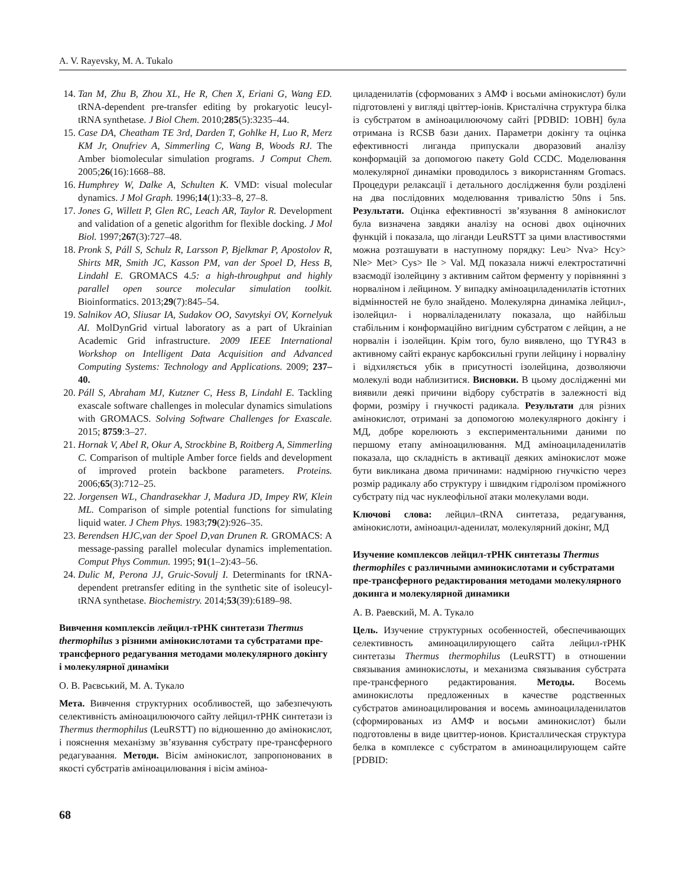A. V. Rayevsky, M. A. Tukalo
14. Tan M, Zhu B, Zhou XL, He R, Chen X, Eriani G, Wang ED. tRNA-dependent pre-transfer editing by prokaryotic leucyl-tRNA synthetase. J Biol Chem. 2010;285(5):3235–44.
15. Case DA, Cheatham TE 3rd, Darden T, Gohlke H, Luo R, Merz KM Jr, Onufriev A, Simmerling C, Wang B, Woods RJ. The Amber biomolecular simulation programs. J Comput Chem. 2005;26(16):1668–88.
16. Humphrey W, Dalke A, Schulten K. VMD: visual molecular dynamics. J Mol Graph. 1996;14(1):33–8, 27–8.
17. Jones G, Willett P, Glen RC, Leach AR, Taylor R. Development and validation of a genetic algorithm for flexible docking. J Mol Biol. 1997;267(3):727–48.
18. Pronk S, Páll S, Schulz R, Larsson P, Bjelkmar P, Apostolov R, Shirts MR, Smith JC, Kasson PM, van der Spoel D, Hess B, Lindahl E. GROMACS 4.5: a high-throughput and highly parallel open source molecular simulation toolkit. Bioinformatics. 2013;29(7):845–54.
19. Salnikov AO, Sliusar IA, Sudakov OO, Savytskyi OV, Kornelyuk AI. MolDynGrid virtual laboratory as a part of Ukrainian Academic Grid infrastructure. 2009 IEEE International Workshop on Intelligent Data Acquisition and Advanced Computing Systems: Technology and Applications. 2009; 237–40.
20. Páll S, Abraham MJ, Kutzner C, Hess B, Lindahl E. Tackling exascale software challenges in molecular dynamics simulations with GROMACS. Solving Software Challenges for Exascale. 2015; 8759:3–27.
21. Hornak V, Abel R, Okur A, Strockbine B, Roitberg A, Simmerling C. Comparison of multiple Amber force fields and development of improved protein backbone parameters. Proteins. 2006;65(3):712–25.
22. Jorgensen WL, Chandrasekhar J, Madura JD, Impey RW, Klein ML. Comparison of simple potential functions for simulating liquid water. J Chem Phys. 1983;79(2):926–35.
23. Berendsen HJC,van der Spoel D,van Drunen R. GROMACS: A message-passing parallel molecular dynamics implementation. Comput Phys Commun. 1995; 91(1–2):43–56.
24. Dulic M, Perona JJ, Gruic-Sovulj I. Determinants for tRNA-dependent pretransfer editing in the synthetic site of isoleucyl-tRNA synthetase. Biochemistry. 2014;53(39):6189–98.
Вивчення комплексів лейцил-тРНК синтетази Thermus thermophilus з різними амінокислотами та субстратами пре-трансферного редагування методами молекулярного докінгу і молекулярної динаміки
О. В. Раєвський, М. А. Тукало
Мета. Вивчення структурних особливостей, що забезпечують селективність аміноацилюючого сайту лейцил-тРНК синтетази із Thermus thermophilus (LeuRSTT) по відношенню до амінокислот, і пояснення механізму зв’язування субстрату пре-трансферного редагуваання. Методи. Вісім амінокислот, запропонованих в якості субстратів аміноацилювання і вісім аміноа-
циладенилатів (сформованих з АМФ і восьми амінокислот) були підготовлені у вигляді цвіттер-іонів. Кристалічна структура білка із субстратом в аміноацилюючому сайті [PDBID: 1OBH] була отримана із RCSB бази даних. Параметри докінгу та оцінка ефективності лиганда припускали дворазовий аналізу конформацій за допомогою пакету Gold CCDC. Моделювання молекулярної динаміки проводилось з використанням Gromacs. Процедури релаксації і детального дослідження були розділені на два послідовних моделювання тривалістю 50ns і 5ns. Результати. Оцінка ефективності зв’язування 8 амінокислот була визначена завдяки аналізу на основі двох оціночних функцій і показала, що ліганди LeuRSTT за цими властивостями можна розташувати в наступному порядку: Leu> Nva> Hcy> Nle> Met> Cys> Ile > Val. МД показала нижчі електростатичні взаємодії ізолейцину з активним сайтом ферменту у порівнянні з норваліном і лейцином. У випадку аміноациладенилатів істотних відмінностей не було знайдено. Молекулярна динаміка лейцил-, ізолейцил- і норваліладенилату показала, що найбільш стабільним і конформаційно вигідним субстратом є лейцин, а не норвалін і ізолейцин. Крім того, було виявлено, що TYR43 в активному сайті екранує карбоксильні групи лейцину і норваліну і відхиляється убік в присутності ізолейцина, дозволяючи молекулі води наблизитися. Висновки. В цьому дослідженні ми виявили деякі причини відбору субстратів в залежності від форми, розміру і гнучкості радикала. Результати для різних амінокислот, отримані за допомогою молекулярного докінгу і МД, добре корелюють з експериментальними даними по першому етапу аміноацилювання. МД аміноациладенилатів показала, що складність в активації деяких амінокислот може бути викликана двома причинами: надмірною гнучкістю через розмір радикалу або структуру і швидким гідролізом проміжного субстрату під час нуклеофільної атаки молекулами води.
Ключові слова: лейцил–tRNA синтетаза, редагування, амінокислоти, аміноацил-аденилат, молекулярний докінг, МД
Изучение комплексов лейцил-тРНК синтетазы Thermus thermophiles с различными аминокислотами и субстратами пре-трансферного редактирования методами молекулярного докинга и молекулярной динамики
А. В. Раевский, М. А. Тукало
Цель. Изучение структурных особенностей, обеспечивающих селективность аминоацилирующего сайта лейцил-тРНК синтетазы Thermus thermophilus (LeuRSTT) в отношении связывания аминокислоты, и механизма связывания субстрата пре-трансферного редактирования. Методы. Восемь аминокислоты предложенных в качестве родственных субстратов аминоацилирования и восемь аминоациладенилатов (сформированых из АМФ и восьми аминокислот) были подготовлены в виде цвиттер-ионов. Кристаллическая структура белка в комплексе с субстратом в аминоацилирующем сайте [PDBID:
68